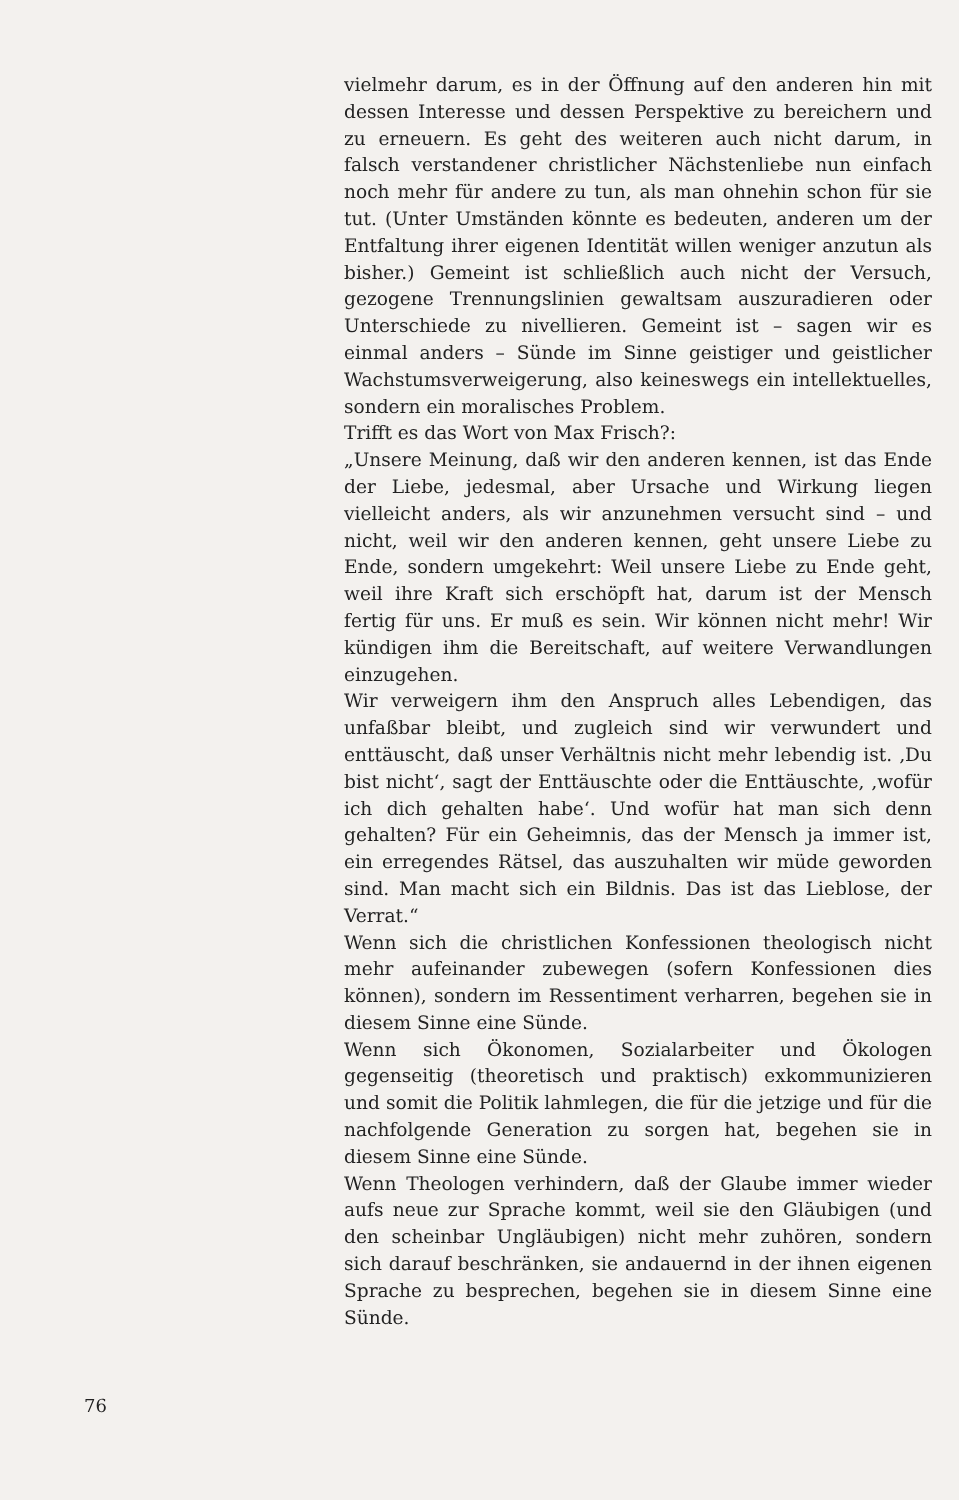vielmehr darum, es in der Öffnung auf den anderen hin mit dessen Interesse und dessen Perspektive zu bereichern und zu erneuern. Es geht des weiteren auch nicht darum, in falsch verstandener christlicher Nächstenliebe nun einfach noch mehr für andere zu tun, als man ohnehin schon für sie tut. (Unter Umständen könnte es bedeuten, anderen um der Entfaltung ihrer eigenen Identität willen weniger anzutun als bisher.) Gemeint ist schließlich auch nicht der Versuch, gezogene Trennungslinien gewaltsam auszuradieren oder Unterschiede zu nivellieren. Gemeint ist – sagen wir es einmal anders – Sünde im Sinne geistiger und geistlicher Wachstumsverweigerung, also keineswegs ein intellektuelles, sondern ein moralisches Problem.
Trifft es das Wort von Max Frisch?:
„Unsere Meinung, daß wir den anderen kennen, ist das Ende der Liebe, jedesmal, aber Ursache und Wirkung liegen vielleicht anders, als wir anzunehmen versucht sind – und nicht, weil wir den anderen kennen, geht unsere Liebe zu Ende, sondern umgekehrt: Weil unsere Liebe zu Ende geht, weil ihre Kraft sich erschöpft hat, darum ist der Mensch fertig für uns. Er muß es sein. Wir können nicht mehr! Wir kündigen ihm die Bereitschaft, auf weitere Verwandlungen einzugehen.
Wir verweigern ihm den Anspruch alles Lebendigen, das unfaßbar bleibt, und zugleich sind wir verwundert und enttäuscht, daß unser Verhältnis nicht mehr lebendig ist. ‚Du bist nicht‘, sagt der Enttäuschte oder die Enttäuschte, ‚wofür ich dich gehalten habe‘. Und wofür hat man sich denn gehalten? Für ein Geheimnis, das der Mensch ja immer ist, ein erregendes Rätsel, das auszuhalten wir müde geworden sind. Man macht sich ein Bildnis. Das ist das Lieblose, der Verrat.“
Wenn sich die christlichen Konfessionen theologisch nicht mehr aufeinander zubewegen (sofern Konfessionen dies können), sondern im Ressentiment verharren, begehen sie in diesem Sinne eine Sünde.
Wenn sich Ökonomen, Sozialarbeiter und Ökologen gegenseitig (theoretisch und praktisch) exkommunizieren und somit die Politik lahmlegen, die für die jetzige und für die nachfolgende Generation zu sorgen hat, begehen sie in diesem Sinne eine Sünde.
Wenn Theologen verhindern, daß der Glaube immer wieder aufs neue zur Sprache kommt, weil sie den Gläubigen (und den scheinbar Ungläubigen) nicht mehr zuhören, sondern sich darauf beschränken, sie andauernd in der ihnen eigenen Sprache zu besprechen, begehen sie in diesem Sinne eine Sünde.
76